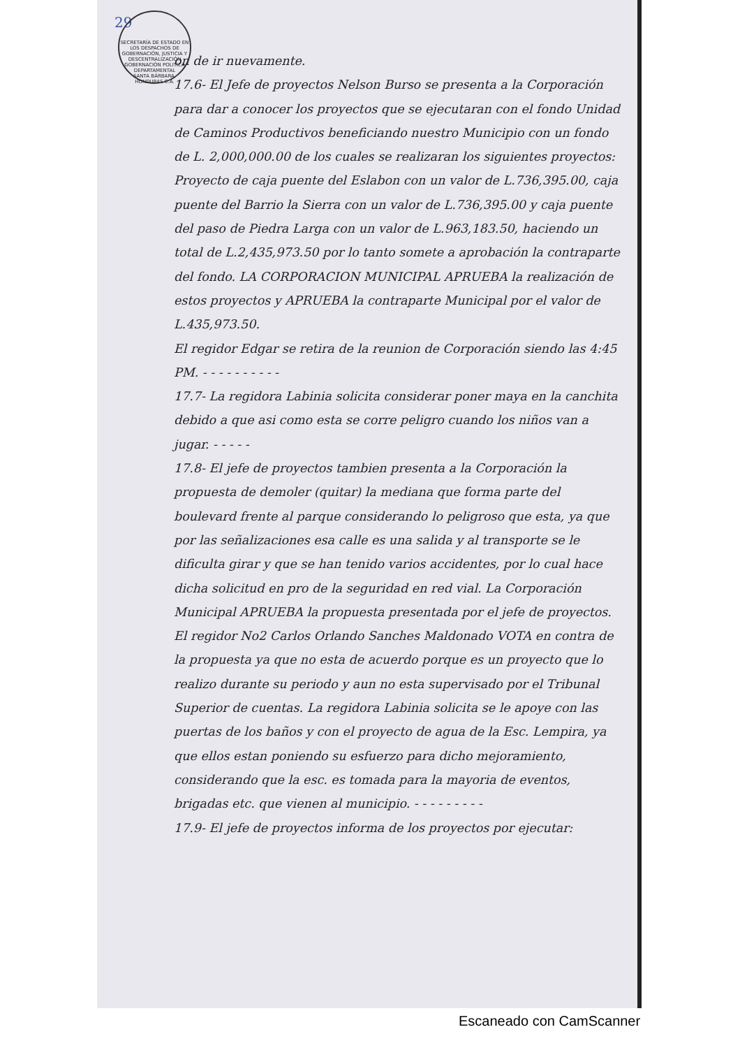29
SECRETARÍA DE ESTADO EN LOS DESPACHOS DE GOBERNACIÓN, JUSTICIA Y DESCENTRALIZACIÓN
GOBERNACIÓN POLITICA DEPARTAMENTAL
SANTA BÁRBARA, HONDURAS C.A.
on de ir nuevamente.
17.6- El Jefe de proyectos Nelson Burso se presenta a la Corporación para dar a conocer los proyectos que se ejecutaran con el fondo Unidad de Caminos Productivos beneficiando nuestro Municipio con un fondo de L. 2,000,000.00 de los cuales se realizaran los siguientes proyectos: Proyecto de caja puente del Eslabon con un valor de L.736,395.00, caja puente del Barrio la Sierra con un valor de L.736,395.00 y caja puente del paso de Piedra Larga con un valor de L.963,183.50, haciendo un total de L.2,435,973.50 por lo tanto somete a aprobación la contraparte del fondo. LA CORPORACION MUNICIPAL APRUEBA la realización de estos proyectos y APRUEBA la contraparte Municipal por el valor de L.435,973.50.
El regidor Edgar se retira de la reunion de Corporación siendo las 4:45 PM. - - - - - - - - - -
17.7- La regidora Labinia solicita considerar poner maya en la canchita debido a que asi como esta se corre peligro cuando los niños van a jugar. - - - - -
17.8- El jefe de proyectos tambien presenta a la Corporación la propuesta de demoler (quitar) la mediana que forma parte del boulevard frente al parque considerando lo peligroso que esta, ya que por las señalizaciones esa calle es una salida y al transporte se le dificulta girar y que se han tenido varios accidentes, por lo cual hace dicha solicitud en pro de la seguridad en red vial. La Corporación Municipal APRUEBA la propuesta presentada por el jefe de proyectos. El regidor No2 Carlos Orlando Sanches Maldonado VOTA en contra de la propuesta ya que no esta de acuerdo porque es un proyecto que lo realizo durante su periodo y aun no esta supervisado por el Tribunal Superior de cuentas. La regidora Labinia solicita se le apoye con las puertas de los baños y con el proyecto de agua de la Esc. Lempira, ya que ellos estan poniendo su esfuerzo para dicho mejoramiento, considerando que la esc. es tomada para la mayoria de eventos, brigadas etc. que vienen al municipio. - - - - - - - - -
17.9- El jefe de proyectos informa de los proyectos por ejecutar:
Escaneado con CamScanner